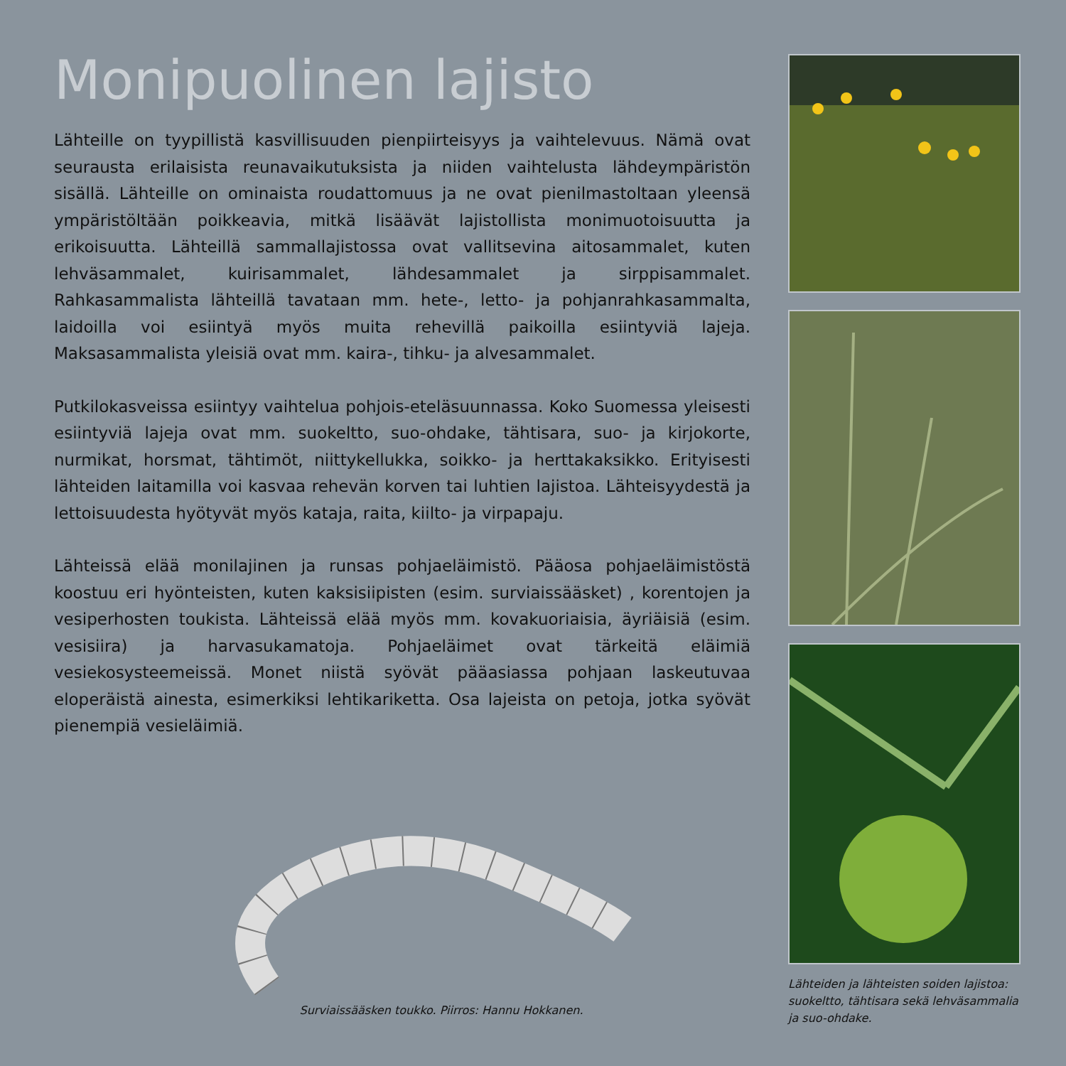Monipuolinen lajisto
Lähteille on tyypillistä kasvillisuuden pienpiirteisyys ja vaihtelevuus. Nämä ovat seurausta erilaisista reunavaikutuksista ja niiden vaihtelusta lähdeympäristön sisällä. Lähteille on ominaista roudattomuus ja ne ovat pienilmastoltaan yleensä ympäristöltään poikkeavia, mitkä lisäävät lajistollista monimuotoisuutta ja erikoisuutta. Lähteillä sammallajistossa ovat vallitsevina aitosammalet, kuten lehväsammalet, kuirisammalet, lähdesammalet ja sirppisammalet. Rahkasammalista lähteillä tavataan mm. hete-, letto- ja pohjanrahkasammalta, laidoilla voi esiintyä myös muita rehevillä paikoilla esiintyviä lajeja. Maksasammalista yleisiä ovat mm. kaira-, tihku- ja alvesammalet.
Putkilokasveissa esiintyy vaihtelua pohjois-eteläsuunnassa. Koko Suomessa yleisesti esiintyviä lajeja ovat mm. suokeltto, suo-ohdake, tähtisara, suo- ja kirjokorte, nurmikat, horsmat, tähtimöt, niittykellukka, soikko- ja herttakaksikko. Erityisesti lähteiden laitamilla voi kasvaa rehevän korven tai luhtien lajistoa. Lähteisyydestä ja lettoisuudesta hyötyvät myös kataja, raita, kiilto- ja virpapaju.
Lähteissä elää monilajinen ja runsas pohjaeläimistö. Pääosa pohjaeläimistöstä koostuu eri hyönteisten, kuten kaksisiipisten (esim. surviaissääsket) , korentojen ja vesiperhosten toukista. Lähteissä elää myös mm. kovakuoriaisia, äyriäisiä (esim. vesisiira) ja harvasukamatoja. Pohjaeläimet ovat tärkeitä eläimiä vesiekosysteemeissä. Monet niistä syövät pääasiassa pohjaan laskeutuvaa eloperäistä ainesta, esimerkiksi lehtikariketta. Osa lajeista on petoja, jotka syövät pienempiä vesieläimiä.
Surviaissääsken toukko. Piirros: Hannu Hokkanen.
Lähteiden ja lähteisten soiden lajistoa: suokeltto, tähtisara sekä lehväsammalia ja suo-ohdake.